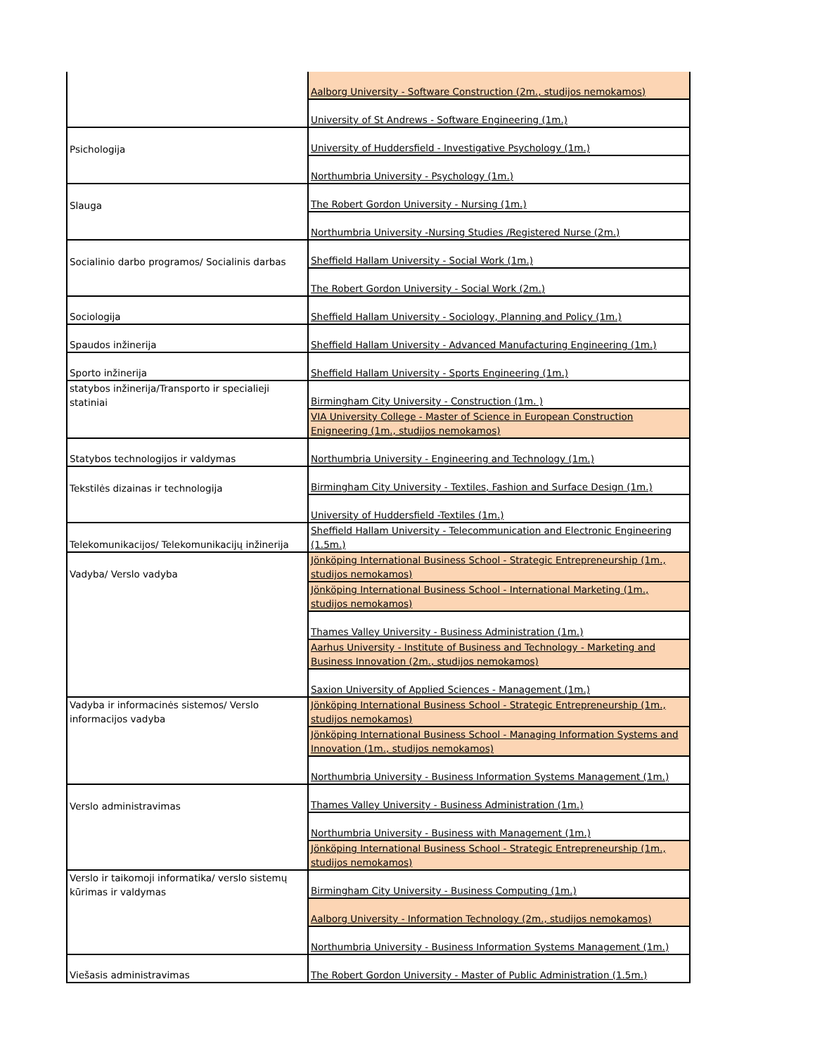| | Aalborg University - Software Construction (2m., studijos nemokamos) |
| | University of St Andrews - Software Engineering (1m.) |
| Psichologija | University of Huddersfield - Investigative Psychology (1m.) |
| | Northumbria University - Psychology (1m.) |
| Slauga | The Robert Gordon University - Nursing (1m.) |
| | Northumbria University -Nursing Studies /Registered Nurse (2m.) |
| Socialinio darbo programos/ Socialinis darbas | Sheffield Hallam University - Social Work (1m.) |
| | The Robert Gordon University - Social Work (2m.) |
| Sociologija | Sheffield Hallam University - Sociology, Planning and Policy (1m.) |
| Spaudos inžinerija | Sheffield Hallam University - Advanced Manufacturing Engineering (1m.) |
| Sporto inžinerija | Sheffield Hallam University - Sports Engineering (1m.) |
| statybos inžinerija/Transporto ir specialieji statiniai | Birmingham City University - Construction (1m. ) |
| | VIA University College - Master of Science in European Construction Enigneering (1m., studijos nemokamos) |
| Statybos technologijos ir valdymas | Northumbria University - Engineering and Technology (1m.) |
| Tekstilės dizainas ir technologija | Birmingham City University - Textiles, Fashion and Surface Design (1m.) |
| | University of Huddersfield -Textiles (1m.) |
| Telekomunikacijos/ Telekomunikacijų inžinerija | Sheffield Hallam University - Telecommunication and Electronic Engineering (1.5m.) |
| Vadyba/ Verslo vadyba | Jönköping International Business School - Strategic Entrepreneurship (1m., studijos nemokamos) |
| | Jönköping International Business School - International Marketing (1m., studijos nemokamos) |
| | Thames Valley University - Business Administration (1m.) |
| | Aarhus University - Institute of Business and Technology - Marketing and Business Innovation (2m., studijos nemokamos) |
| | Saxion University of Applied Sciences - Management (1m.) |
| Vadyba ir informacinės sistemos/ Verslo informacijos vadyba | Jönköping International Business School - Strategic Entrepreneurship (1m., studijos nemokamos) |
| | Jönköping International Business School - Managing Information Systems and Innovation (1m., studijos nemokamos) |
| | Northumbria University - Business Information Systems Management (1m.) |
| Verslo administravimas | Thames Valley University - Business Administration (1m.) |
| | Northumbria University - Business with Management (1m.) |
| | Jönköping International Business School - Strategic Entrepreneurship (1m., studijos nemokamos) |
| Verslo ir taikomoji informatika/ verslo sistemų kūrimas ir valdymas | Birmingham City University - Business Computing (1m.) |
| | Aalborg University - Information Technology (2m., studijos nemokamos) |
| | Northumbria University - Business Information Systems Management (1m.) |
| Viešasis administravimas | The Robert Gordon University - Master of Public Administration (1.5m.) |